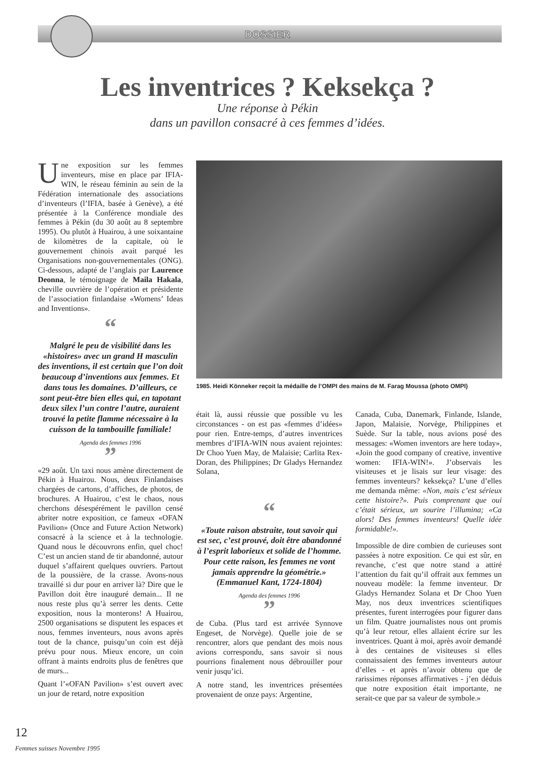DOSSIER
Les inventrices ? Keksekça ?
Une réponse à Pékin
dans un pavillon consacré à ces femmes d’idées.
Une exposition sur les femmes inventeurs, mise en place par IFIA-WIN, le réseau féminin au sein de la Fédération internationale des associations d’inventeurs (l’IFIA, basée à Genève), a été présentée à la Conférence mondiale des femmes à Pékin (du 30 août au 8 septembre 1995). Ou plutôt à Huairou, à une soixantaine de kilomètres de la capitale, où le gouvernement chinois avait parqué les Organisations non-gouvernementales (ONG). Ci-dessous, adapté de l’anglais par Laurence Deonna, le témoignage de Maila Hakala, cheville ouvrière de l’opération et présidente de l’association finlandaise «Womens’ Ideas and Inventions».
“
Malgré le peu de visibilité dans les «histoires» avec un grand H masculin des inventions, il est certain que l’on doit beaucoup d’inventions aux femmes. Et dans tous les domaines. D’ailleurs, ce sont peut-être bien elles qui, en tapotant deux silex l’un contre l’autre, auraient trouvé la petite flamme nécessaire à la cuisson de la tambouille familiale!
Agenda des femmes 1996
”
«29 août. Un taxi nous amène directement de Pékin à Huairou. Nous, deux Finlandaises chargées de cartons, d’affiches, de photos, de brochures. A Huairou, c’est le chaos, nous cherchons désespérément le pavillon censé abriter notre exposition, ce fameux «OFAN Pavilion» (Once and Future Action Network) consacré à la science et à la technologie. Quand nous le découvrons enfin, quel choc! C’est un ancien stand de tir abandonné, autour duquel s’affairent quelques ouvriers. Partout de la poussière, de la crasse. Avons-nous travaillé si dur pour en arriver là? Dire que le Pavillon doit être inauguré demain... Il ne nous reste plus qu’à serrer les dents. Cette exposition, nous la monterons! A Huairou, 2500 organisations se disputent les espaces et nous, femmes inventeurs, nous avons après tout de la chance, puisqu’un coin est déjà prévu pour nous. Mieux encore, un coin offrant à maints endroits plus de fenêtres que de murs...
Quant l’«OFAN Pavilion» s’est ouvert avec un jour de retard, notre exposition
1985. Heidi Könneker reçoit la médaille de l’OMPI des mains de M. Farag Moussa (photo OMPI)
était là, aussi réussie que possible vu les circonstances - on est pas «femmes d’idées» pour rien. Entre-temps, d’autres inventrices membres d’IFIA-WIN nous avaient rejointes: Dr Choo Yuen May, de Malaisie; Carlita Rex-Doran, des Philippines; Dr Gladys Hernandez Solana,
“
«Toute raison abstraite, tout savoir qui est sec, c’est prouvé, doit être abandonné à l’esprit laborieux et solide de l’homme. Pour cette raison, les femmes ne vont jamais apprendre la géométrie.» (Emmanuel Kant, 1724-1804)
Agenda des femmes 1996
”
de Cuba. (Plus tard est arrivée Synnove Engeset, de Norvège). Quelle joie de se rencontrer, alors que pendant des mois nous avions correspondu, sans savoir si nous pourrions finalement nous débrouiller pour venir jusqu’ici.
A notre stand, les inventrices présentées provenaient de onze pays: Argentine,
Canada, Cuba, Danemark, Finlande, Islande, Japon, Malaisie, Norvège, Philippines et Suède. Sur la table, nous avions posé des messages: «Women inventors are here today», «Join the good company of creative, inventive women: IFIA-WIN!». J’observais les visiteuses et je lisais sur leur visage: des femmes inventeurs? keksekça? L’une d’elles me demanda même: «Non, mais c’est sérieux cette histoire?». Puis comprenant que oui c’était sérieux, un sourire l’illumina; «Ca alors! Des femmes inventeurs! Quelle idée formidable!».
Impossible de dire combien de curieuses sont passées à notre exposition. Ce qui est sûr, en revanche, c’est que notre stand a attiré l’attention du fait qu’il offrait aux femmes un nouveau modèle: la femme inventeur. Dr Gladys Hernandez Solana et Dr Choo Yuen May, nos deux inventrices scientifiques présentes, furent interrogées pour figurer dans un film. Quatre journalistes nous ont promis qu’à leur retour, elles allaient écrire sur les inventrices. Quant à moi, après avoir demandé à des centaines de visiteuses si elles connaissaient des femmes inventeurs autour d’elles - et après n’avoir obtenu que de rarissimes réponses affirmatives - j’en déduis que notre exposition était importante, ne serait-ce que par sa valeur de symbole.»
12
Femmes suisses Novembre 1995